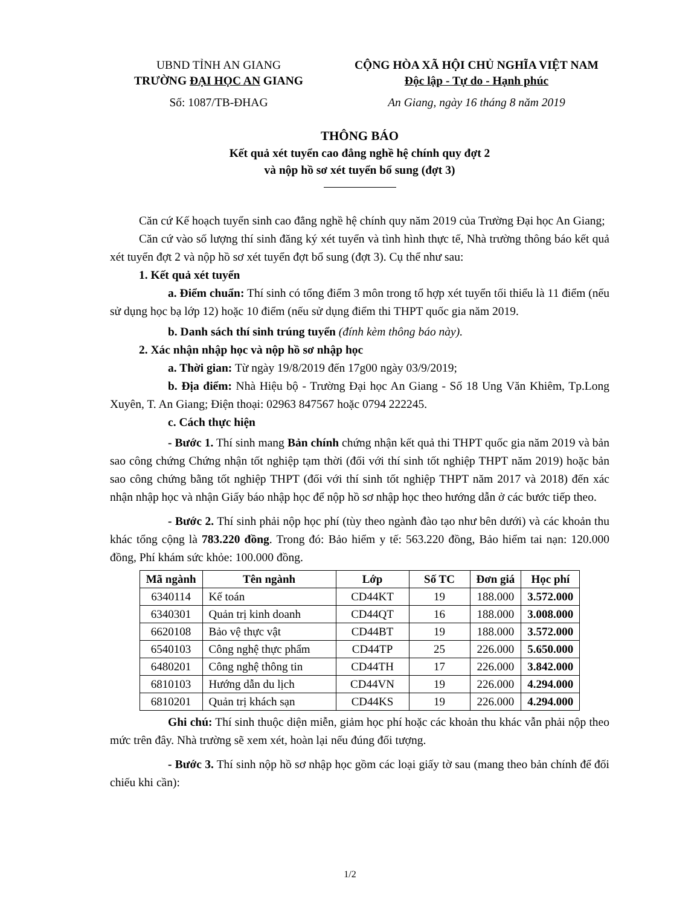UBND TỈNH AN GIANG
TRƯỜNG ĐẠI HỌC AN GIANG
Số: 1087/TB-ĐHAG
CỘNG HÒA XÃ HỘI CHỦ NGHĨA VIỆT NAM
Độc lập - Tự do - Hạnh phúc
An Giang, ngày 16 tháng 8 năm 2019
THÔNG BÁO
Kết quả xét tuyển cao đẳng nghề hệ chính quy đợt 2
và nộp hồ sơ xét tuyển bổ sung (đợt 3)
Căn cứ Kế hoạch tuyển sinh cao đẳng nghề hệ chính quy năm 2019 của Trường Đại học An Giang;
Căn cứ vào số lượng thí sinh đăng ký xét tuyển và tình hình thực tế, Nhà trường thông báo kết quả xét tuyển đợt 2 và nộp hồ sơ xét tuyển đợt bổ sung (đợt 3). Cụ thể như sau:
1. Kết quả xét tuyển
a. Điểm chuẩn: Thí sinh có tổng điểm 3 môn trong tổ hợp xét tuyển tối thiểu là 11 điểm (nếu sử dụng học bạ lớp 12) hoặc 10 điểm (nếu sử dụng điểm thi THPT quốc gia năm 2019.
b. Danh sách thí sinh trúng tuyển (đính kèm thông báo này).
2. Xác nhận nhập học và nộp hồ sơ nhập học
a. Thời gian: Từ ngày 19/8/2019 đến 17g00 ngày 03/9/2019;
b. Địa điểm: Nhà Hiệu bộ - Trường Đại học An Giang - Số 18 Ung Văn Khiêm, Tp.Long Xuyên, T. An Giang; Điện thoại: 02963 847567 hoặc 0794 222245.
c. Cách thực hiện
- Bước 1. Thí sinh mang Bản chính chứng nhận kết quả thi THPT quốc gia năm 2019 và bản sao công chứng Chứng nhận tốt nghiệp tạm thời (đối với thí sinh tốt nghiệp THPT năm 2019) hoặc bản sao công chứng bằng tốt nghiệp THPT (đối với thí sinh tốt nghiệp THPT năm 2017 và 2018) đến xác nhận nhập học và nhận Giấy báo nhập học để nộp hồ sơ nhập học theo hướng dẫn ở các bước tiếp theo.
- Bước 2. Thí sinh phải nộp học phí (tùy theo ngành đào tạo như bên dưới) và các khoản thu khác tổng cộng là 783.220 đồng. Trong đó: Bảo hiểm y tế: 563.220 đồng, Bảo hiểm tai nạn: 120.000 đồng, Phí khám sức khỏe: 100.000 đồng.
| Mã ngành | Tên ngành | Lớp | Số TC | Đơn giá | Học phí |
| --- | --- | --- | --- | --- | --- |
| 6340114 | Kế toán | CD44KT | 19 | 188.000 | 3.572.000 |
| 6340301 | Quản trị kinh doanh | CD44QT | 16 | 188.000 | 3.008.000 |
| 6620108 | Bảo vệ thực vật | CD44BT | 19 | 188.000 | 3.572.000 |
| 6540103 | Công nghệ thực phẩm | CD44TP | 25 | 226.000 | 5.650.000 |
| 6480201 | Công nghệ thông tin | CD44TH | 17 | 226.000 | 3.842.000 |
| 6810103 | Hướng dẫn du lịch | CD44VN | 19 | 226.000 | 4.294.000 |
| 6810201 | Quản trị khách sạn | CD44KS | 19 | 226.000 | 4.294.000 |
Ghi chú: Thí sinh thuộc diện miễn, giảm học phí hoặc các khoản thu khác vẫn phải nộp theo mức trên đây. Nhà trường sẽ xem xét, hoàn lại nếu đúng đối tượng.
- Bước 3. Thí sinh nộp hồ sơ nhập học gồm các loại giấy tờ sau (mang theo bản chính để đối chiếu khi cần):
1/2